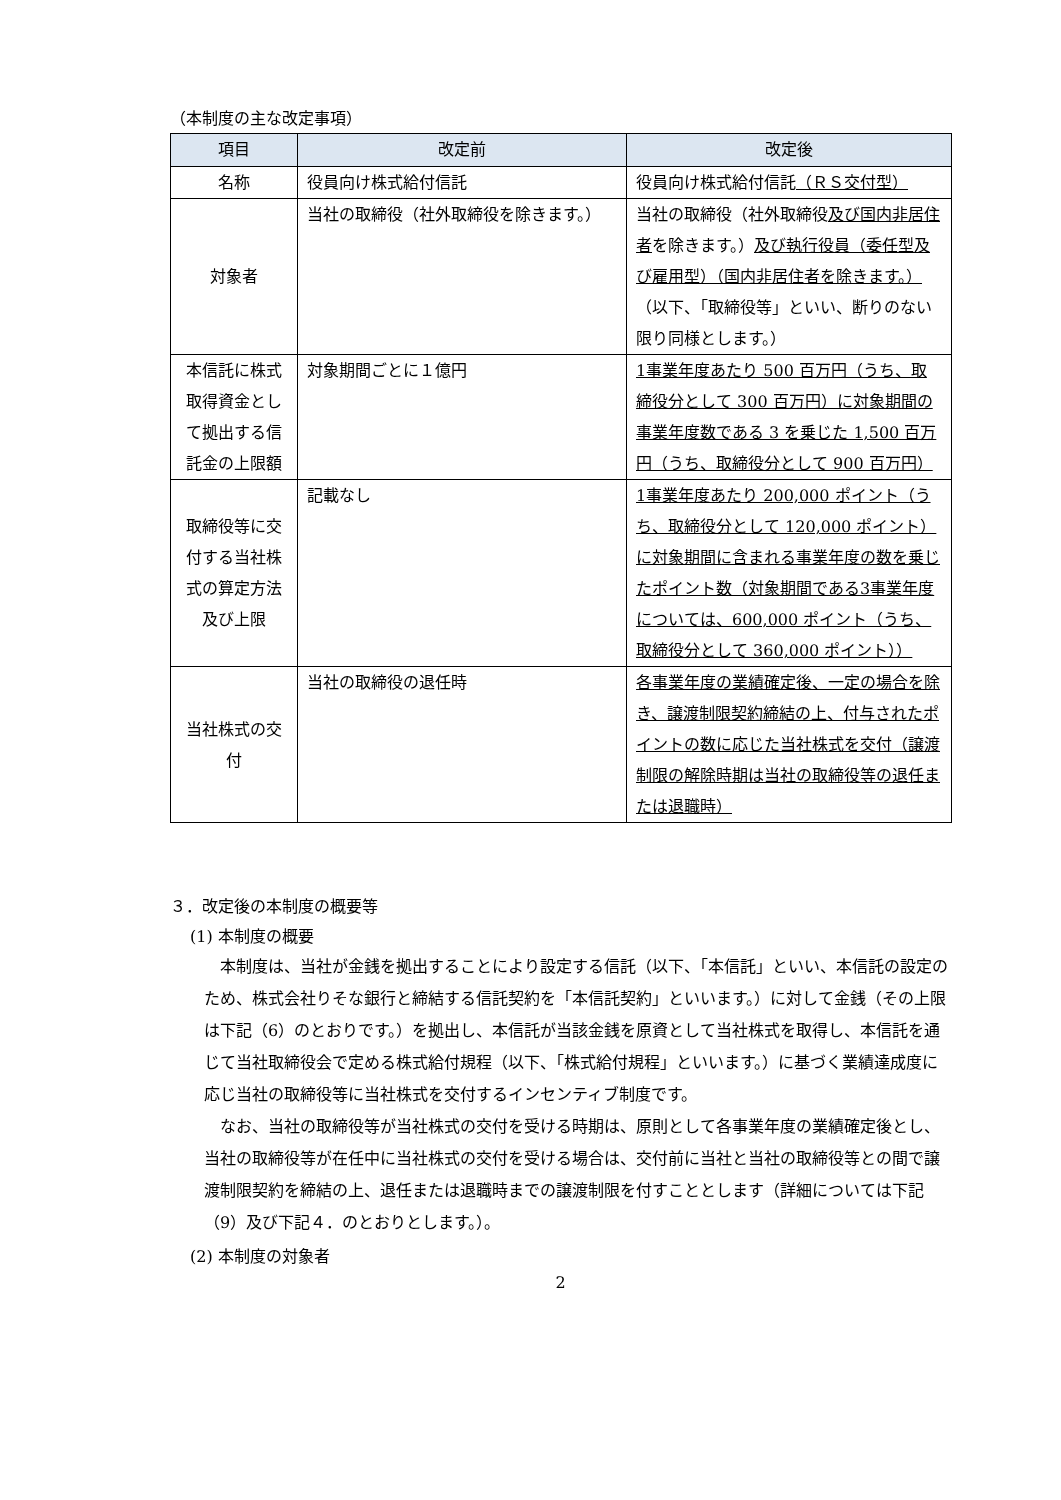（本制度の主な改定事項）
| 項目 | 改定前 | 改定後 |
| --- | --- | --- |
| 名称 | 役員向け株式給付信託 | 役員向け株式給付信託 （ＲＳ交付型） |
| 対象者 | 当社の取締役（社外取締役を除きます。） | 当社の取締役（社外取締役 及び国内非居住者 を除きます。） 及び執行役員（委任型及び雇用型）（国内非居住者を除きます。） （以下、「取締役等」といい、断りのない限り同様とします。） |
| 本信託に株式取得資金として拠出する信託金の上限額 | 対象期間ごとに１億円 | 1事業年度あたり 500 百万円（うち、取締役分として 300 百万円）に対象期間の事業年度数である 3 を乗じた 1,500 百万円（うち、取締役分として 900 百万円） |
| 取締役等に交付する当社株式の算定方法及び上限 | 記載なし | 1事業年度あたり 200,000 ポイント（うち、取締役分として 120,000 ポイント）に対象期間に含まれる事業年度の数を乗じたポイント数（対象期間である3事業年度については、600,000 ポイント（うち、取締役分として 360,000 ポイント）） |
| 当社株式の交付 | 当社の取締役の退任時 | 各事業年度の業績確定後、一定の場合を除き、譲渡制限契約締結の上、付与されたポイントの数に応じた当社株式を交付（譲渡制限の解除時期は当社の取締役等の退任または退職時） |
３．改定後の本制度の概要等
(1) 本制度の概要
本制度は、当社が金銭を拠出することにより設定する信託（以下、「本信託」といい、本信託の設定のため、株式会社りそな銀行と締結する信託契約を「本信託契約」といいます。）に対して金銭（その上限は下記（6）のとおりです。）を拠出し、本信託が当該金銭を原資として当社株式を取得し、本信託を通じて当社取締役会で定める株式給付規程（以下、「株式給付規程」といいます。）に基づく業績達成度に応じ当社の取締役等に当社株式を交付するインセンティブ制度です。
なお、当社の取締役等が当社株式の交付を受ける時期は、原則として各事業年度の業績確定後とし、当社の取締役等が在任中に当社株式の交付を受ける場合は、交付前に当社と当社の取締役等との間で譲渡制限契約を締結の上、退任または退職時までの譲渡制限を付すこととします（詳細については下記（9）及び下記４．のとおりとします。）。
(2) 本制度の対象者
2